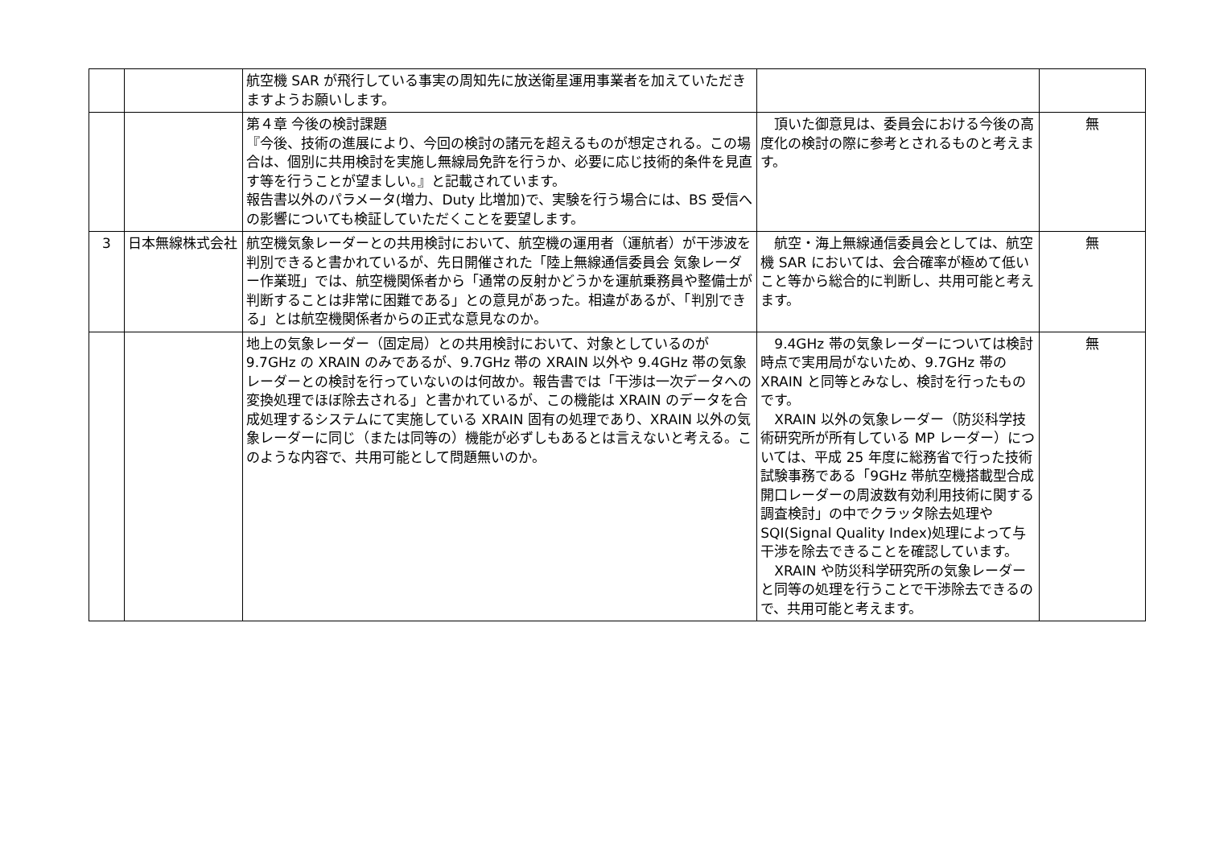| | | 航空機 SAR が飛行している事実の周知先に放送衛星運用事業者を加えていただきますようお願いします。 | | |
| | | 第４章 今後の検討課題 『今後、技術の進展により、今回の検討の諸元を超えるものが想定される。この場合は、個別に共用検討を実施し無線局免許を行うか、必要に応じ技術的条件を見直す等を行うことが望ましい。』と記載されています。 報告書以外のパラメータ(増力、Duty 比増加)で、実験を行う場合には、BS 受信への影響についても検証していただくことを要望します。 | 頂いた御意見は、委員会における今後の高度化の検討の際に参考とされるものと考えます。 | 無 |
| 3 | 日本無線株式会社 | 航空機気象レーダーとの共用検討において、航空機の運用者（運航者）が干渉波を判別できると書かれているが、先日開催された「陸上無線通信委員会 気象レーダー作業班」では、航空機関係者から「通常の反射かどうかを運航乗務員や整備士が判断することは非常に困難である」との意見があった。相違があるが、「判別できる」とは航空機関係者からの正式な意見なのか。 | 航空・海上無線通信委員会としては、航空機 SAR においては、会合確率が極めて低いこと等から総合的に判断し、共用可能と考えます。 | 無 |
| | | 地上の気象レーダー（固定局）との共用検討において、対象としているのが 9.7GHz の XRAIN のみであるが、9.7GHz 帯の XRAIN 以外や 9.4GHz 帯の気象レーダーとの検討を行っていないのは何故か。報告書では「干渉は一次データへの変換処理でほぼ除去される」と書かれているが、この機能は XRAIN のデータを合成処理するシステムにて実施している XRAIN 固有の処理であり、XRAIN 以外の気象レーダーに同じ（または同等の）機能が必ずしもあるとは言えないと考える。このような内容で、共用可能として問題無いのか。 | 9.4GHz 帯の気象レーダーについては検討時点で実用局がないため、9.7GHz 帯の XRAIN と同等とみなし、検討を行ったものです。 XRAIN 以外の気象レーダー（防災科学技術研究所が所有している MP レーダー）については、平成 25 年度に総務省で行った技術試験事務である「9GHz 帯航空機搭載型合成開口レーダーの周波数有効利用技術に関する調査検討」の中でクラッタ除去処理や SQI(Signal Quality Index)処理によって与干渉を除去できることを確認しています。 XRAIN や防災科学研究所の気象レーダーと同等の処理を行うことで干渉除去できるので、共用可能と考えます。 | 無 |